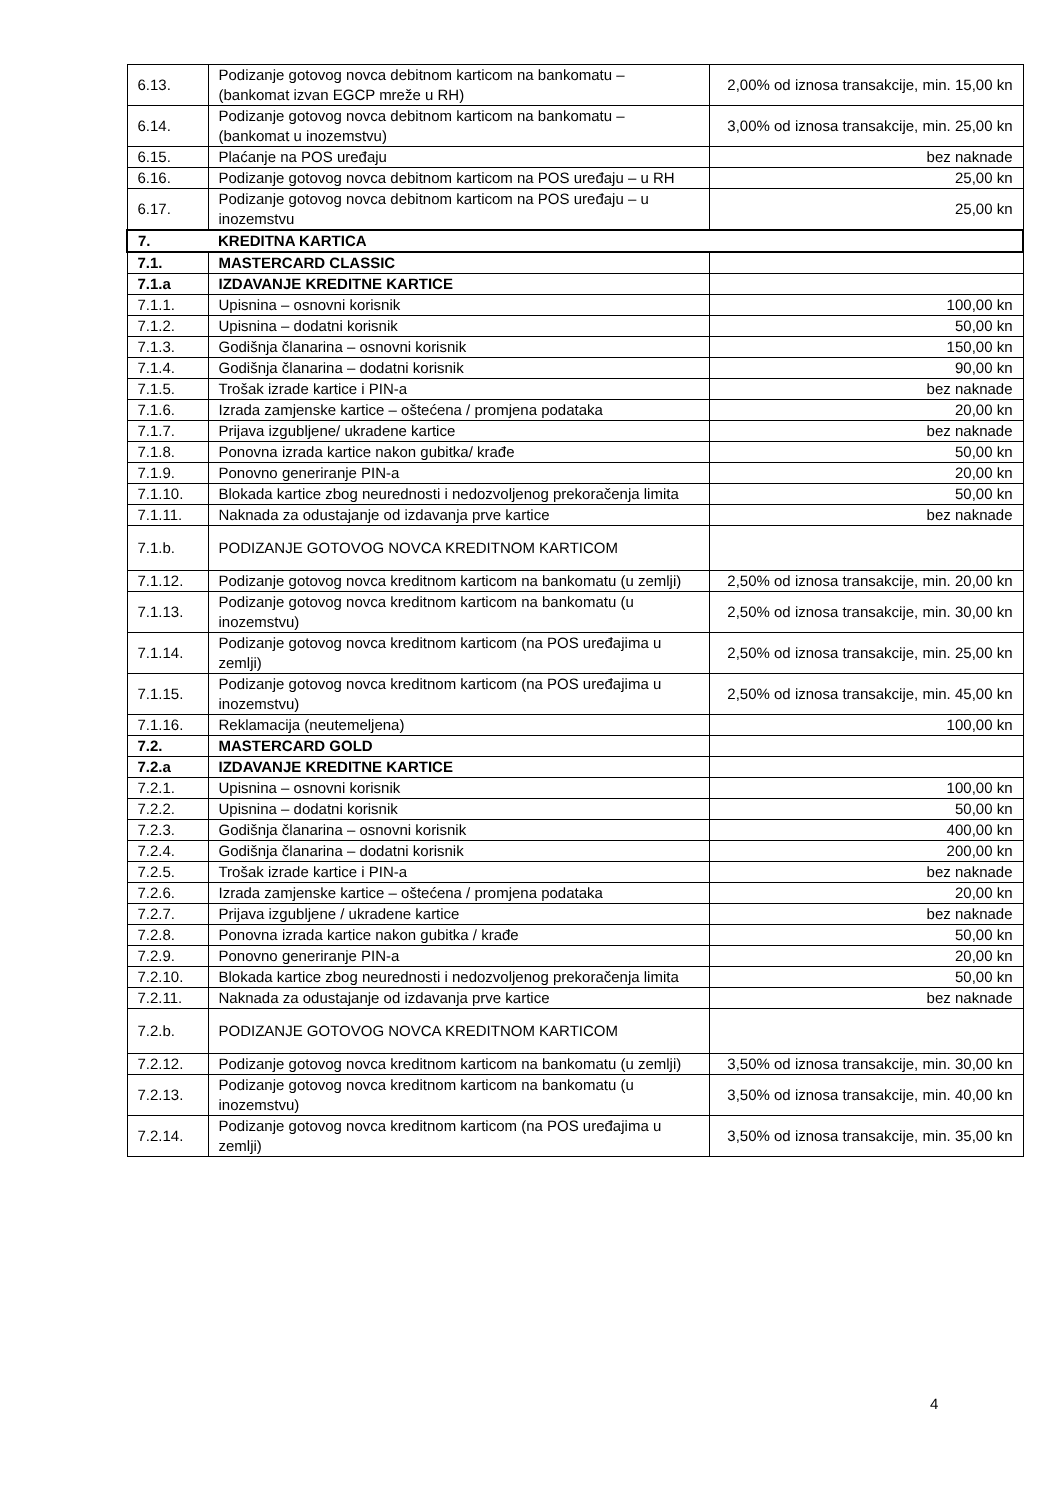| 6.13. | Podizanje gotovog novca debitnom karticom na bankomatu – (bankomat izvan EGCP mreže u RH) | 2,00% od iznosa transakcije, min. 15,00 kn |
| 6.14. | Podizanje gotovog novca debitnom karticom na bankomatu – (bankomat u inozemstvu) | 3,00% od iznosa transakcije, min. 25,00 kn |
| 6.15. | Plaćanje na POS uređaju | bez naknade |
| 6.16. | Podizanje gotovog novca debitnom karticom na POS uređaju – u RH | 25,00 kn |
| 6.17. | Podizanje gotovog novca debitnom karticom na POS uređaju – u inozemstvu | 25,00 kn |
| 7. | KREDITNA KARTICA | |
| 7.1. | MASTERCARD CLASSIC | |
| 7.1.a | IZDAVANJE KREDITNE KARTICE | |
| 7.1.1. | Upisnina – osnovni korisnik | 100,00 kn |
| 7.1.2. | Upisnina – dodatni korisnik | 50,00 kn |
| 7.1.3. | Godišnja članarina – osnovni korisnik | 150,00 kn |
| 7.1.4. | Godišnja članarina – dodatni korisnik | 90,00 kn |
| 7.1.5. | Trošak izrade kartice i PIN-a | bez naknade |
| 7.1.6. | Izrada zamjenske kartice – oštećena / promjena podataka | 20,00 kn |
| 7.1.7. | Prijava izgubljene/ ukradene kartice | bez naknade |
| 7.1.8. | Ponovna izrada kartice nakon gubitka/ krađe | 50,00 kn |
| 7.1.9. | Ponovno generiranje PIN-a | 20,00 kn |
| 7.1.10. | Blokada kartice zbog neurednosti i nedozvoljenog prekoračenja limita | 50,00 kn |
| 7.1.11. | Naknada za odustajanje od izdavanja prve kartice | bez naknade |
| 7.1.b. | PODIZANJE GOTOVOG NOVCA KREDITNOM KARTICOM | |
| 7.1.12. | Podizanje gotovog novca kreditnom karticom na bankomatu (u zemlji) | 2,50% od iznosa transakcije, min. 20,00 kn |
| 7.1.13. | Podizanje gotovog novca kreditnom karticom na bankomatu (u inozemstvu) | 2,50% od iznosa transakcije, min. 30,00 kn |
| 7.1.14. | Podizanje gotovog novca kreditnom karticom (na POS uređajima u zemlji) | 2,50% od iznosa transakcije, min. 25,00 kn |
| 7.1.15. | Podizanje gotovog novca kreditnom karticom (na POS uređajima u inozemstvu) | 2,50% od iznosa transakcije, min. 45,00 kn |
| 7.1.16. | Reklamacija (neutemeljena) | 100,00 kn |
| 7.2. | MASTERCARD GOLD | |
| 7.2.a | IZDAVANJE KREDITNE KARTICE | |
| 7.2.1. | Upisnina – osnovni korisnik | 100,00 kn |
| 7.2.2. | Upisnina – dodatni korisnik | 50,00 kn |
| 7.2.3. | Godišnja članarina – osnovni korisnik | 400,00 kn |
| 7.2.4. | Godišnja članarina – dodatni korisnik | 200,00 kn |
| 7.2.5. | Trošak izrade kartice i PIN-a | bez naknade |
| 7.2.6. | Izrada zamjenske kartice – oštećena / promjena podataka | 20,00 kn |
| 7.2.7. | Prijava izgubljene / ukradene kartice | bez naknade |
| 7.2.8. | Ponovna izrada kartice nakon gubitka / krađe | 50,00 kn |
| 7.2.9. | Ponovno generiranje PIN-a | 20,00 kn |
| 7.2.10. | Blokada kartice zbog neurednosti i nedozvoljenog prekoračenja limita | 50,00 kn |
| 7.2.11. | Naknada za odustajanje od izdavanja prve kartice | bez naknade |
| 7.2.b. | PODIZANJE GOTOVOG NOVCA KREDITNOM KARTICOM | |
| 7.2.12. | Podizanje gotovog novca kreditnom karticom na bankomatu (u zemlji) | 3,50% od iznosa transakcije, min. 30,00 kn |
| 7.2.13. | Podizanje gotovog novca kreditnom karticom na bankomatu (u inozemstvu) | 3,50% od iznosa transakcije, min. 40,00 kn |
| 7.2.14. | Podizanje gotovog novca kreditnom karticom (na POS uređajima u zemlji) | 3,50% od iznosa transakcije, min. 35,00 kn |
4